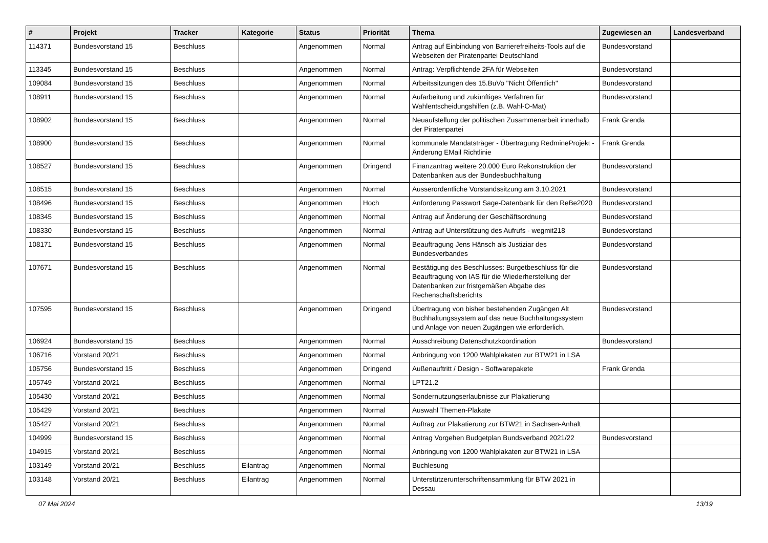| # | Projekt | Tracker | Kategorie | Status | Priorität | Thema | Zugewiesen an | Landesverband |
| --- | --- | --- | --- | --- | --- | --- | --- | --- |
| 114371 | Bundesvorstand 15 | Beschluss | | Angenommen | Normal | Antrag auf Einbindung von Barrierefreiheits-Tools auf die Webseiten der Piratenpartei Deutschland | Bundesvorstand | |
| 113345 | Bundesvorstand 15 | Beschluss | | Angenommen | Normal | Antrag: Verpflichtende 2FA für Webseiten | Bundesvorstand | |
| 109084 | Bundesvorstand 15 | Beschluss | | Angenommen | Normal | Arbeitssitzungen des 15.BuVo "Nicht Öffentlich" | Bundesvorstand | |
| 108911 | Bundesvorstand 15 | Beschluss | | Angenommen | Normal | Aufarbeitung und zukünftiges Verfahren für Wahlentscheidungshilfen (z.B. Wahl-O-Mat) | Bundesvorstand | |
| 108902 | Bundesvorstand 15 | Beschluss | | Angenommen | Normal | Neuaufstellung der politischen Zusammenarbeit innerhalb der Piratenpartei | Frank Grenda | |
| 108900 | Bundesvorstand 15 | Beschluss | | Angenommen | Normal | kommunale Mandatsträger - Übertragung RedmineProjekt - Änderung EMail Richtlinie | Frank Grenda | |
| 108527 | Bundesvorstand 15 | Beschluss | | Angenommen | Dringend | Finanzantrag weitere 20.000 Euro Rekonstruktion der Datenbanken aus der Bundesbuchhaltung | Bundesvorstand | |
| 108515 | Bundesvorstand 15 | Beschluss | | Angenommen | Normal | Ausserordentliche Vorstandssitzung am 3.10.2021 | Bundesvorstand | |
| 108496 | Bundesvorstand 15 | Beschluss | | Angenommen | Hoch | Anforderung Passwort Sage-Datenbank für den ReBe2020 | Bundesvorstand | |
| 108345 | Bundesvorstand 15 | Beschluss | | Angenommen | Normal | Antrag auf Änderung der Geschäftsordnung | Bundesvorstand | |
| 108330 | Bundesvorstand 15 | Beschluss | | Angenommen | Normal | Antrag auf Unterstützung des Aufrufs - wegmit218 | Bundesvorstand | |
| 108171 | Bundesvorstand 15 | Beschluss | | Angenommen | Normal | Beauftragung Jens Hänsch als Justiziar des Bundesverbandes | Bundesvorstand | |
| 107671 | Bundesvorstand 15 | Beschluss | | Angenommen | Normal | Bestätigung des Beschlusses: Burgetbeschluss für die Beauftragung von IAS für die Wiederherstellung der Datenbanken zur fristgemäßen Abgabe des Rechenschaftsberichts | Bundesvorstand | |
| 107595 | Bundesvorstand 15 | Beschluss | | Angenommen | Dringend | Übertragung von bisher bestehenden Zugängen Alt Buchhaltungssystem auf das neue Buchhaltungssystem und Anlage von neuen Zugängen wie erforderlich. | Bundesvorstand | |
| 106924 | Bundesvorstand 15 | Beschluss | | Angenommen | Normal | Ausschreibung Datenschutzkoordination | Bundesvorstand | |
| 106716 | Vorstand 20/21 | Beschluss | | Angenommen | Normal | Anbringung von 1200 Wahlplakaten zur BTW21 in LSA | | |
| 105756 | Bundesvorstand 15 | Beschluss | | Angenommen | Dringend | Außenauftritt / Design - Softwarepakete | Frank Grenda | |
| 105749 | Vorstand 20/21 | Beschluss | | Angenommen | Normal | LPT21.2 | | |
| 105430 | Vorstand 20/21 | Beschluss | | Angenommen | Normal | Sondernutzungserlaubnisse zur Plakatierung | | |
| 105429 | Vorstand 20/21 | Beschluss | | Angenommen | Normal | Auswahl Themen-Plakate | | |
| 105427 | Vorstand 20/21 | Beschluss | | Angenommen | Normal | Auftrag zur Plakatierung zur BTW21 in Sachsen-Anhalt | | |
| 104999 | Bundesvorstand 15 | Beschluss | | Angenommen | Normal | Antrag Vorgehen Budgetplan Bundsverband 2021/22 | Bundesvorstand | |
| 104915 | Vorstand 20/21 | Beschluss | | Angenommen | Normal | Anbringung von 1200 Wahlplakaten zur BTW21 in LSA | | |
| 103149 | Vorstand 20/21 | Beschluss | Eilantrag | Angenommen | Normal | Buchlesung | | |
| 103148 | Vorstand 20/21 | Beschluss | Eilantrag | Angenommen | Normal | Unterstützerunterschriftensammlung für BTW 2021 in Dessau | | |
07 Mai 2024 13/19